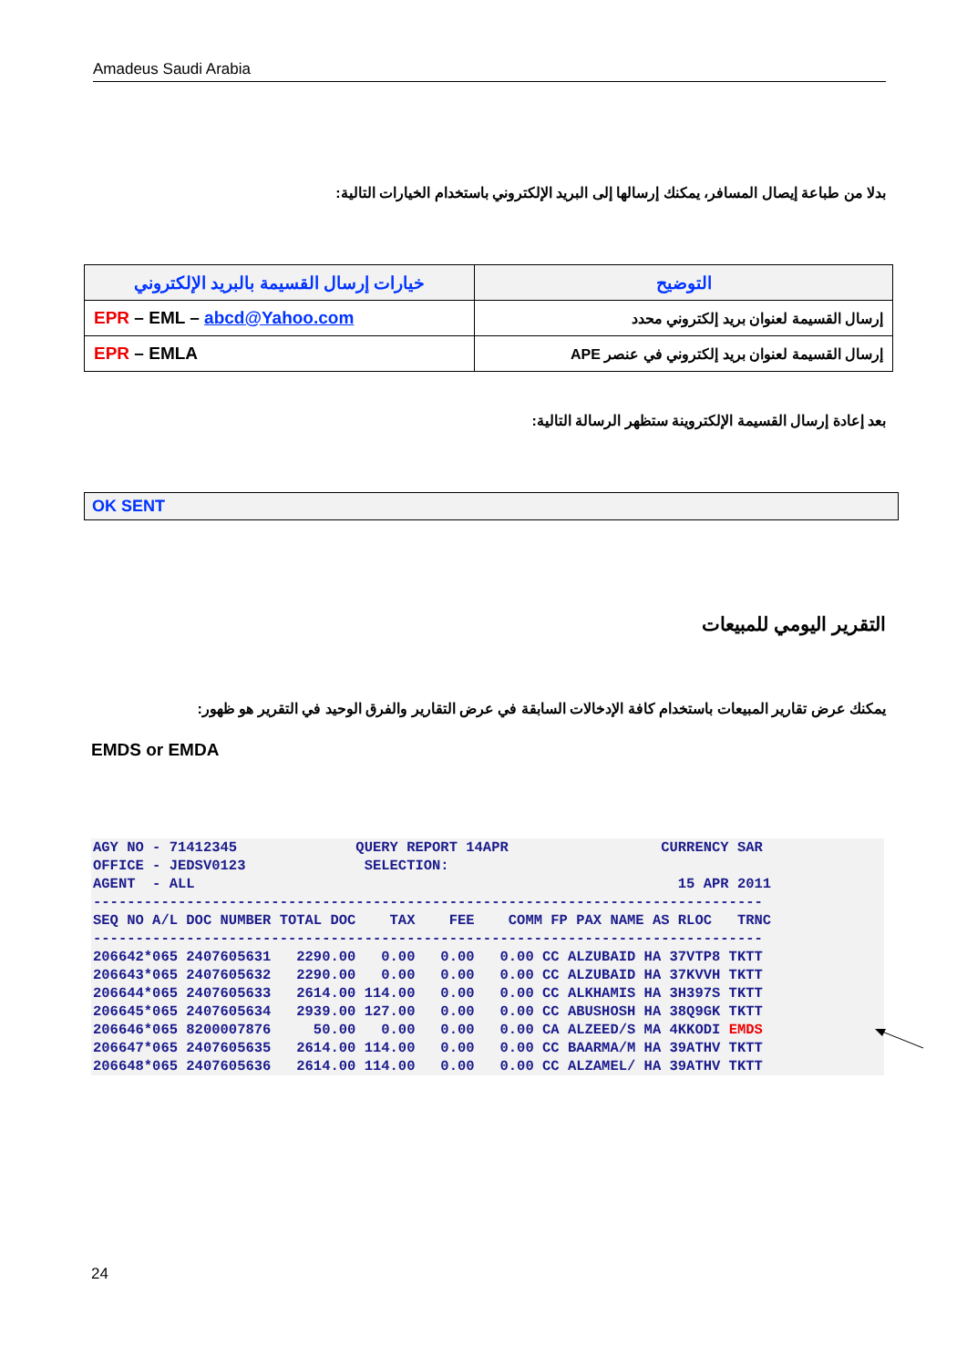Amadeus Saudi Arabia
بدلا من طباعة إيصال المسافر، يمكنك إرسالها إلى البريد الإلكتروني باستخدام الخيارات التالية:
| خيارات إرسال القسيمة بالبريد الإلكتروني | التوضيح |
| --- | --- |
| EPR – EML – abcd@Yahoo.com | إرسال القسيمة لعنوان بريد إلكتروني محدد |
| EPR – EMLA | إرسال القسيمة لعنوان بريد إلكتروني في عنصر APE |
بعد إعادة إرسال القسيمة الإلكتروينة ستظهر الرسالة التالية:
OK SENT
التقرير اليومي للمبيعات
يمكنك عرض تقارير المبيعات باستخدام كافة الإدخالات السابقة في عرض التقارير والفرق الوحيد في التقرير هو ظهور:
EMDS or EMDA
AGY NO - 71412345 QUERY REPORT 14APR CURRENCY SAR OFFICE - JEDSV0123 SELECTION: AGENT - ALL 15 APR 2011 ------------------------------------------------------------------------------- SEQ NO A/L DOC NUMBER TOTAL DOC TAX FEE COMM FP PAX NAME AS RLOC TRNC ------------------------------------------------------------------------------- 206642*065 2407605631 2290.00 0.00 0.00 0.00 CC ALZUBAID HA 37VTP8 TKTT 206643*065 2407605632 2290.00 0.00 0.00 0.00 CC ALZUBAID HA 37KVVH TKTT 206644*065 2407605633 2614.00 114.00 0.00 0.00 CC ALKHAMIS HA 3H397S TKTT 206645*065 2407605634 2939.00 127.00 0.00 0.00 CC ABUSHOSH HA 38Q9GK TKTT 206646*065 8200007876 50.00 0.00 0.00 0.00 CA ALZEED/S MA 4KKODI EMDS 206647*065 2407605635 2614.00 114.00 0.00 0.00 CC BAARMA/M HA 39ATHV TKTT 206648*065 2407605636 2614.00 114.00 0.00 0.00 CC ALZAMEL/ HA 39ATHV TKTT
24